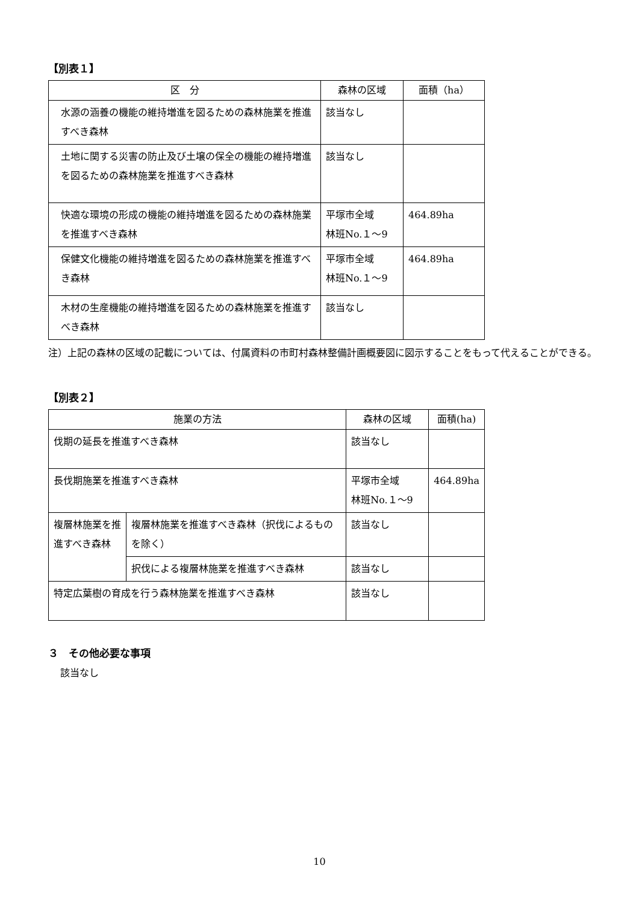【別表１】
| 区 分 | 森林の区域 | 面積（ha） |
| --- | --- | --- |
| 水源の涵養の機能の維持増進を図るための森林施業を推進すべき森林 | 該当なし | |
| 土地に関する災害の防止及び土壌の保全の機能の維持増進を図るための森林施業を推進すべき森林 | 該当なし | |
| 快適な環境の形成の機能の維持増進を図るための森林施業を推進すべき森林 | 平塚市全域 林班No.１～9 | 464.89ha |
| 保健文化機能の維持増進を図るための森林施業を推進すべき森林 | 平塚市全域 林班No.１～9 | 464.89ha |
| 木材の生産機能の維持増進を図るための森林施業を推進すべき森林 | 該当なし | |
注）上記の森林の区域の記載については、付属資料の市町村森林整備計画概要図に図示することをもって代えることができる。
【別表２】
| 施業の方法 | | 森林の区域 | 面積(ha) |
| --- | --- | --- | --- |
| 伐期の延長を推進すべき森林 | | 該当なし | |
| 長伐期施業を推進すべき森林 | | 平塚市全域 林班No.１～9 | 464.89ha |
| 複層林施業を推進すべき森林 | 複層林施業を推進すべき森林（択伐によるものを除く） | 該当なし | |
| | 択伐による複層林施業を推進すべき森林 | 該当なし | |
| 特定広葉樹の育成を行う森林施業を推進すべき森林 | | 該当なし | |
３　その他必要な事項
該当なし
10